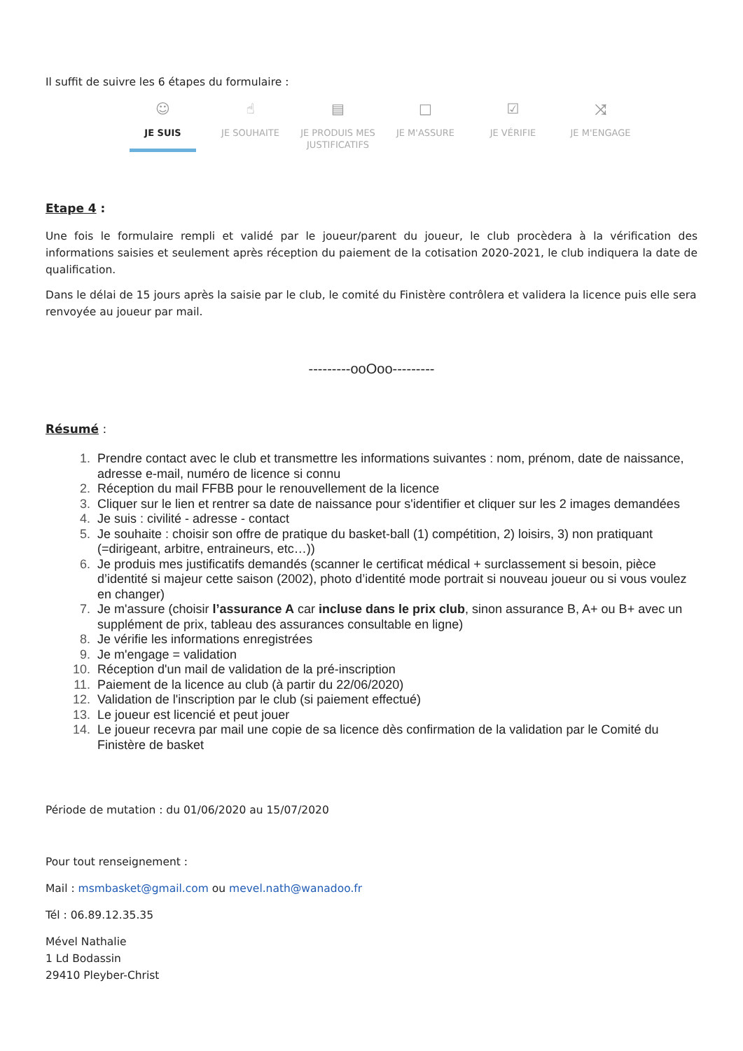Il suffit de suivre les 6 étapes du formulaire :
☺
JE SUIS
☝
JE SOUHAITE
▤
JE PRODUIS MES JUSTIFICATIFS
□
JE M'ASSURE
☑
JE VÉRIFIE
⤨
JE M'ENGAGE
Etape 4 :
Une fois le formulaire rempli et validé par le joueur/parent du joueur, le club procèdera à la vérification des informations saisies et seulement après réception du paiement de la cotisation 2020-2021, le club indiquera la date de qualification.
Dans le délai de 15 jours après la saisie par le club, le comité du Finistère contrôlera et validera la licence puis elle sera renvoyée au joueur par mail.
---------ooOoo---------
Résumé :
1. Prendre contact avec le club et transmettre les informations suivantes : nom, prénom, date de naissance, adresse e-mail, numéro de licence si connu
2. Réception du mail FFBB pour le renouvellement de la licence
3. Cliquer sur le lien et rentrer sa date de naissance pour s'identifier et cliquer sur les 2 images demandées
4. Je suis : civilité - adresse - contact
5. Je souhaite : choisir son offre de pratique du basket-ball (1) compétition, 2) loisirs, 3) non pratiquant (=dirigeant, arbitre, entraineurs, etc…))
6. Je produis mes justificatifs demandés (scanner le certificat médical + surclassement si besoin, pièce d’identité si majeur cette saison (2002), photo d’identité mode portrait si nouveau joueur ou si vous voulez en changer)
7. Je m'assure (choisir l’assurance A car incluse dans le prix club, sinon assurance B, A+ ou B+ avec un supplément de prix, tableau des assurances consultable en ligne)
8. Je vérifie les informations enregistrées
9. Je m'engage = validation
10. Réception d'un mail de validation de la pré-inscription
11. Paiement de la licence au club (à partir du 22/06/2020)
12. Validation de l'inscription par le club (si paiement effectué)
13. Le joueur est licencié et peut jouer
14. Le joueur recevra par mail une copie de sa licence dès confirmation de la validation par le Comité du Finistère de basket
Période de mutation : du 01/06/2020 au 15/07/2020
Pour tout renseignement :
Mail : msmbasket@gmail.com ou mevel.nath@wanadoo.fr
Tél : 06.89.12.35.35
Mével Nathalie
1 Ld Bodassin
29410 Pleyber-Christ